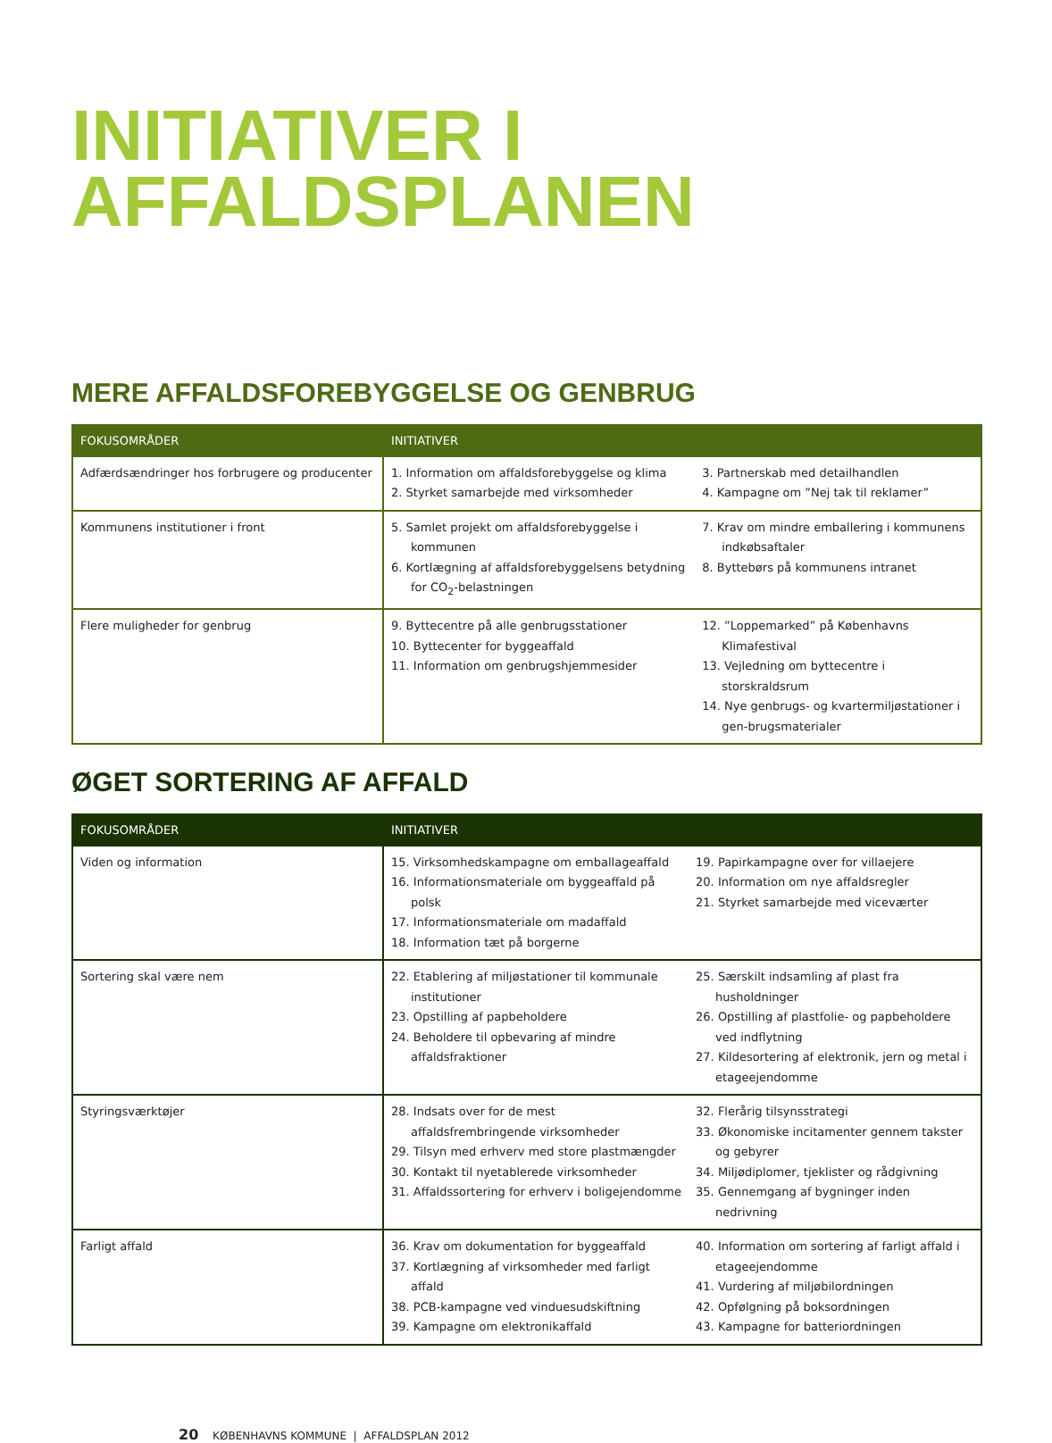INITIATIVER I
AFFALDSPLANEN
MERE AFFALDSFOREBYGGELSE OG GENBRUG
| FOKUSOMRÅDER | INITIATIVER | |
| --- | --- | --- |
| Adfærdsændringer hos forbrugere og producenter | 1. Information om affaldsforebyggelse og klima 2. Styrket samarbejde med virksomheder | 3. Partnerskab med detailhandlen 4. Kampagne om ”Nej tak til reklamer” |
| Kommunens institutioner i front | 5. Samlet projekt om affaldsforebyggelse i kommunen 6. Kortlægning af affaldsforebyggelsens betydning for CO<sub>2</sub>-belastningen | 7. Krav om mindre emballering i kommunens indkøbsaftaler 8. Byttebørs på kommunens intranet |
| Flere muligheder for genbrug | 9. Byttecentre på alle genbrugsstationer 10. Byttecenter for byggeaffald 11. Information om genbrugshjemmesider | 12. ”Loppemarked” på Københavns Klimafestival 13. Vejledning om byttecentre i storskraldsrum 14. Nye genbrugs- og kvartermiljøstationer i gen-brugsmaterialer |
ØGET SORTERING AF AFFALD
| FOKUSOMRÅDER | INITIATIVER | |
| --- | --- | --- |
| Viden og information | 15. Virksomhedskampagne om emballageaffald 16. Informationsmateriale om byggeaffald på polsk 17. Informationsmateriale om madaffald 18. Information tæt på borgerne | 19. Papirkampagne over for villaejere 20. Information om nye affaldsregler 21. Styrket samarbejde med viceværter |
| Sortering skal være nem | 22. Etablering af miljøstationer til kommunale institutioner 23. Opstilling af papbeholdere 24. Beholdere til opbevaring af mindre affaldsfraktioner | 25. Særskilt indsamling af plast fra husholdninger 26. Opstilling af plastfolie- og papbeholdere ved indflytning 27. Kildesortering af elektronik, jern og metal i etageejendomme |
| Styringsværktøjer | 28. Indsats over for de mest affaldsfrembringende virksomheder 29. Tilsyn med erhverv med store plastmængder 30. Kontakt til nyetablerede virksomheder 31. Affaldssortering for erhverv i boligejendomme | 32. Flerårig tilsynsstrategi 33. Økonomiske incitamenter gennem takster og gebyrer 34. Miljødiplomer, tjeklister og rådgivning 35. Gennemgang af bygninger inden nedrivning |
| Farligt affald | 36. Krav om dokumentation for byggeaffald 37. Kortlægning af virksomheder med farligt affald 38. PCB-kampagne ved vinduesudskiftning 39. Kampagne om elektronikaffald | 40. Information om sortering af farligt affald i etageejendomme 41. Vurdering af miljøbilordningen 42. Opfølgning på boksordningen 43. Kampagne for batteriordningen |
20 KØBENHAVNS KOMMUNE | AFFALDSPLAN 2012